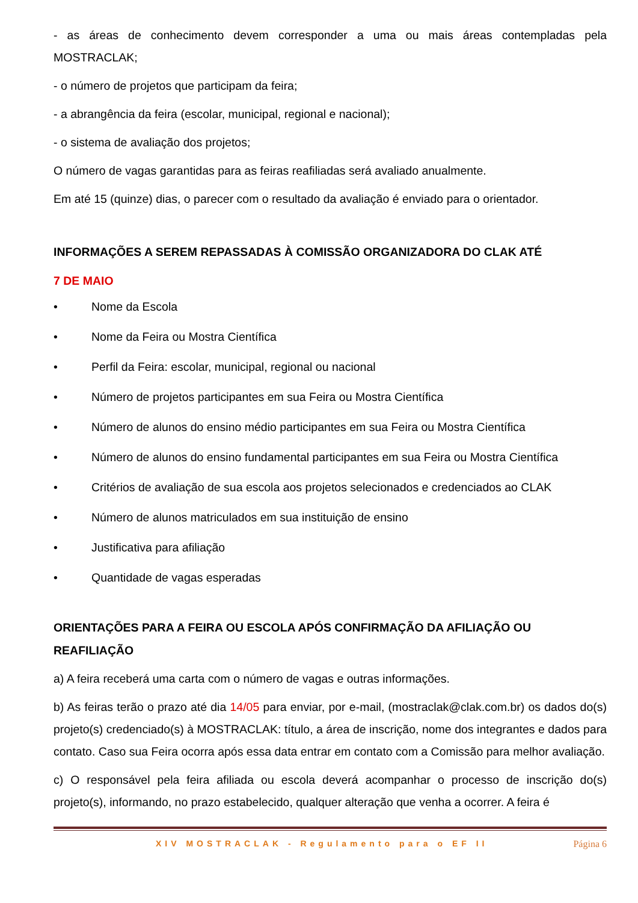- as áreas de conhecimento devem corresponder a uma ou mais áreas contempladas pela MOSTRACLAK;
- o número de projetos que participam da feira;
- a abrangência da feira (escolar, municipal, regional e nacional);
- o sistema de avaliação dos projetos;
O número de vagas garantidas para as feiras reafiliadas será avaliado anualmente.
Em até 15 (quinze) dias, o parecer com o resultado da avaliação é enviado para o orientador.
INFORMAÇÕES A SEREM REPASSADAS À COMISSÃO ORGANIZADORA DO CLAK ATÉ
7 DE MAIO
• Nome da Escola
• Nome da Feira ou Mostra Científica
• Perfil da Feira: escolar, municipal, regional ou nacional
• Número de projetos participantes em sua Feira ou Mostra Científica
• Número de alunos do ensino médio participantes em sua Feira ou Mostra Científica
• Número de alunos do ensino fundamental participantes em sua Feira ou Mostra Científica
• Critérios de avaliação de sua escola aos projetos selecionados e credenciados ao CLAK
• Número de alunos matriculados em sua instituição de ensino
• Justificativa para afiliação
• Quantidade de vagas esperadas
ORIENTAÇÕES PARA A FEIRA OU ESCOLA APÓS CONFIRMAÇÃO DA AFILIAÇÃO OU REAFILIAÇÃO
a) A feira receberá uma carta com o número de vagas e outras informações.
b) As feiras terão o prazo até dia 14/05 para enviar, por e-mail, (mostraclak@clak.com.br) os dados do(s) projeto(s) credenciado(s) à MOSTRACLAK: título, a área de inscrição, nome dos integrantes e dados para contato. Caso sua Feira ocorra após essa data entrar em contato com a Comissão para melhor avaliação.
c) O responsável pela feira afiliada ou escola deverá acompanhar o processo de inscrição do(s) projeto(s), informando, no prazo estabelecido, qualquer alteração que venha a ocorrer. A feira é
XIV MOSTRACLAK - Regulamento para o EF II Página 6